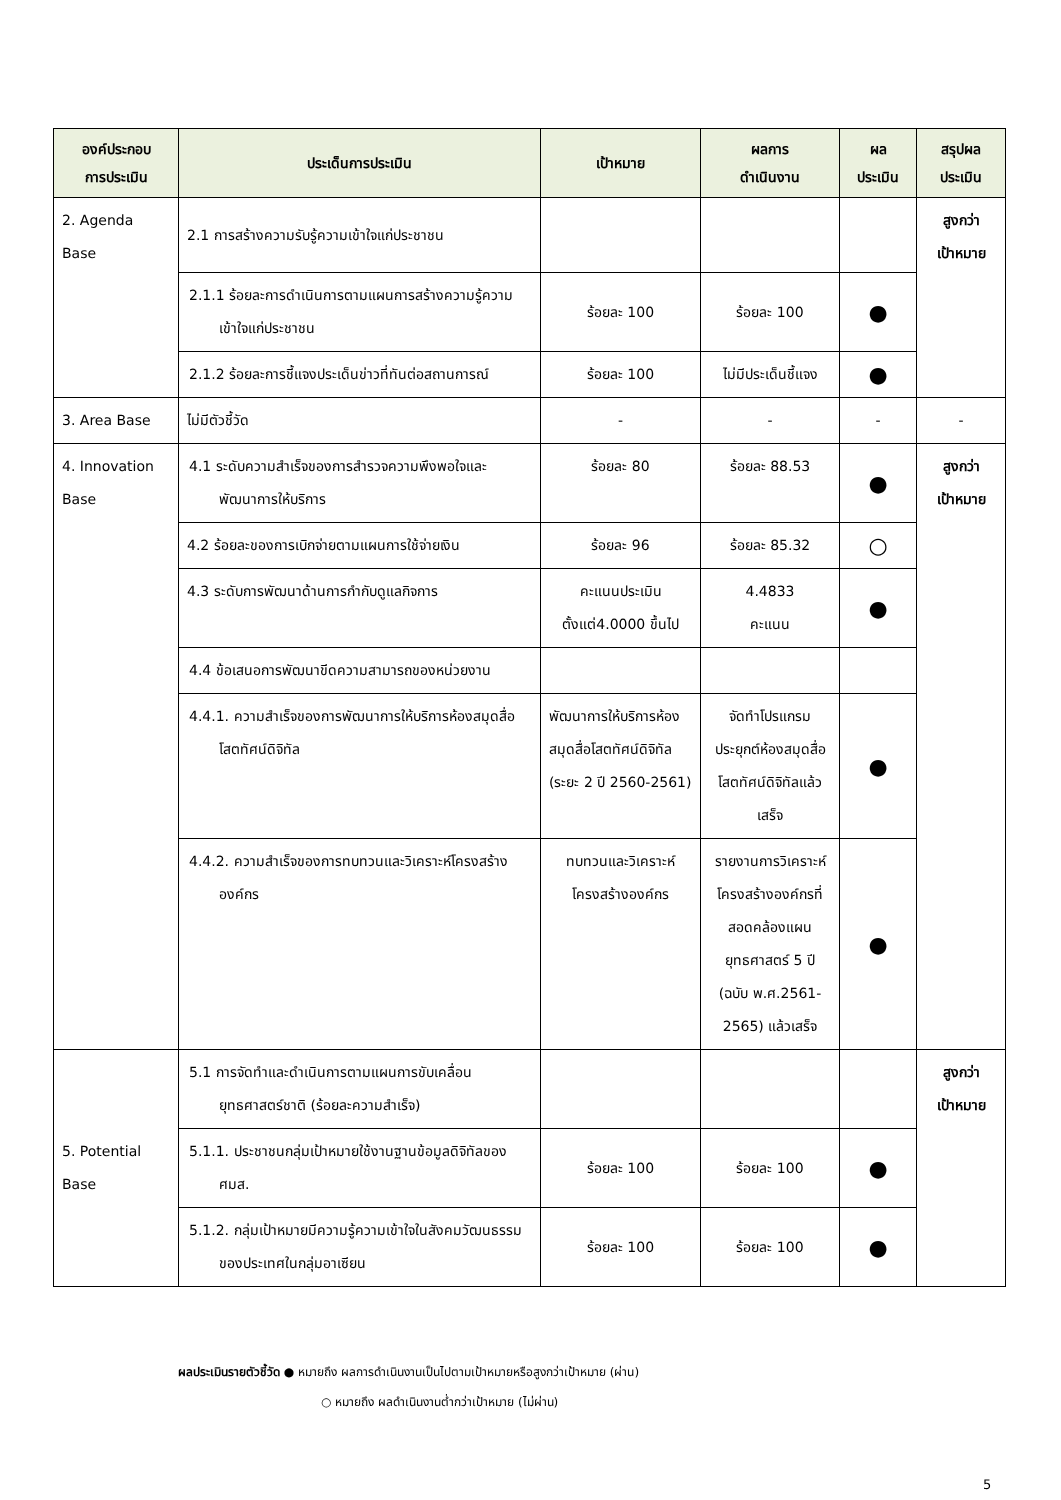| องค์ประกอบ การประเมิน | ประเด็นการประเมิน | เป้าหมาย | ผลการ ดำเนินงาน | ผล ประเมิน | สรุปผล ประเมิน |
| --- | --- | --- | --- | --- | --- |
| 2. Agenda Base | 2.1 การสร้างความรับรู้ความเข้าใจแก่ประชาชน | | | | สูงกว่า เป้าหมาย |
| | 2.1.1 ร้อยละการดำเนินการตามแผนการสร้างความรู้ความเข้าใจแก่ประชาชน | ร้อยละ 100 | ร้อยละ 100 | ● | |
| | 2.1.2 ร้อยละการชี้แจงประเด็นข่าวที่ทันต่อสถานการณ์ | ร้อยละ 100 | ไม่มีประเด็นชี้แจง | ● | |
| 3. Area Base | ไม่มีตัวชี้วัด | - | - | - | - |
| 4. Innovation Base | 4.1 ระดับความสำเร็จของการสำรวจความพึงพอใจและพัฒนาการให้บริการ | ร้อยละ 80 | ร้อยละ 88.53 | ● | สูงกว่า เป้าหมาย |
| | 4.2 ร้อยละของการเบิกจ่ายตามแผนการใช้จ่ายเงิน | ร้อยละ 96 | ร้อยละ 85.32 | ○ | |
| | 4.3 ระดับการพัฒนาด้านการกำกับดูแลกิจการ | คะแนนประเมิน ตั้งแต่4.0000 ขึ้นไป | 4.4833 คะแนน | ● | |
| | 4.4 ข้อเสนอการพัฒนาขีดความสามารถของหน่วยงาน | | | | |
| | 4.4.1. ความสำเร็จของการพัฒนาการให้บริการห้องสมุดสื่อโสตทัศน์ดิจิทัล | พัฒนาการให้บริการห้องสมุดสื่อโสตทัศน์ดิจิทัล (ระยะ 2 ปี 2560-2561) | จัดทำโปรแกรมประยุกต์ห้องสมุดสื่อโสตทัศน์ดิจิทัลแล้วเสร็จ | ● | |
| | 4.4.2. ความสำเร็จของการทบทวนและวิเคราะห์โครงสร้างองค์กร | ทบทวนและวิเคราะห์โครงสร้างองค์กร | รายงานการวิเคราะห์โครงสร้างองค์กรที่สอดคล้องแผนยุทธศาสตร์ 5 ปี (ฉบับ พ.ศ.2561-2565) แล้วเสร็จ | ● | |
| 5. Potential Base | 5.1 การจัดทำและดำเนินการตามแผนการขับเคลื่อนยุทธศาสตร์ชาติ (ร้อยละความสำเร็จ) | | | | สูงกว่า เป้าหมาย |
| | 5.1.1. ประชาชนกลุ่มเป้าหมายใช้งานฐานข้อมูลดิจิทัลของ ศมส. | ร้อยละ 100 | ร้อยละ 100 | ● | |
| | 5.1.2. กลุ่มเป้าหมายมีความรู้ความเข้าใจในสังคมวัฒนธรรมของประเทศในกลุ่มอาเซียน | ร้อยละ 100 | ร้อยละ 100 | ● | |
ผลประเมินรายตัวชี้วัด ● หมายถึง ผลการดำเนินงานเป็นไปตามเป้าหมายหรือสูงกว่าเป้าหมาย (ผ่าน)
○ หมายถึง ผลดำเนินงานต่ำกว่าเป้าหมาย (ไม่ผ่าน)
5